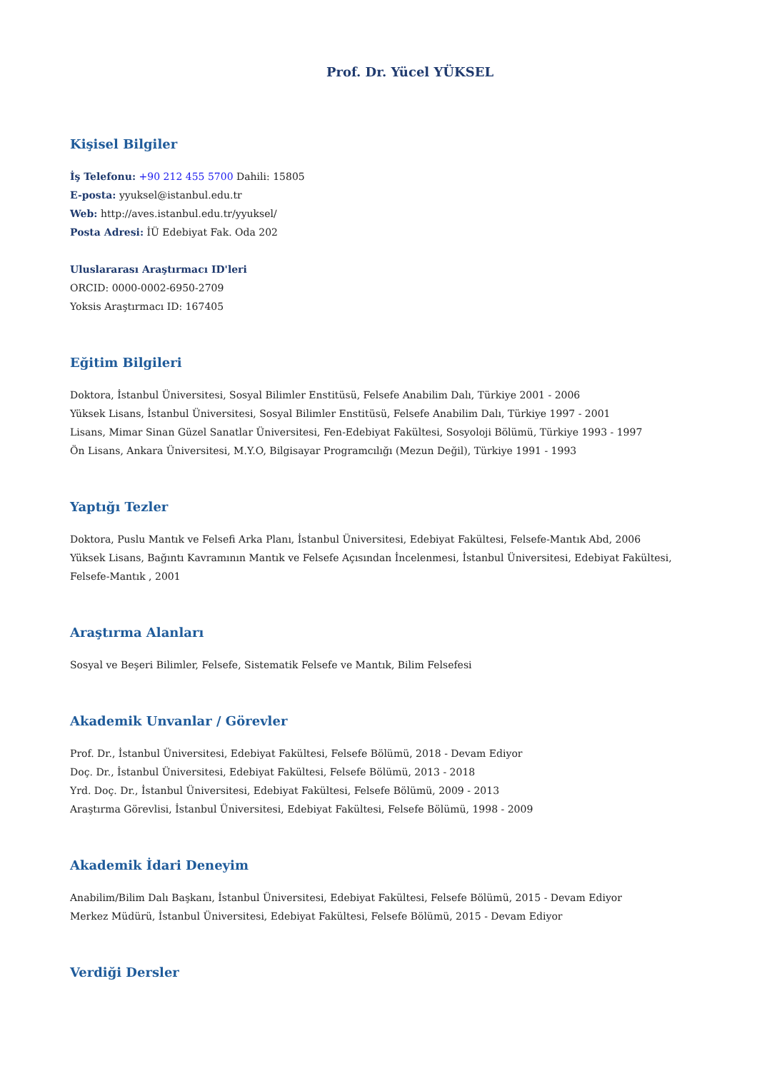Prof. Dr. Yücel YÜKSEL
Kişisel Bilgiler
İş Telefonu: +90 212 455 5700 Dahili: 15805
E-posta: yyuksel@istanbul.edu.tr
Web: http://aves.istanbul.edu.tr/yyuksel/
Posta Adresi: İÜ Edebiyat Fak. Oda 202
Uluslararası Araştırmacı ID'leri
ORCID: 0000-0002-6950-2709
Yoksis Araştırmacı ID: 167405
Eğitim Bilgileri
Doktora, İstanbul Üniversitesi, Sosyal Bilimler Enstitüsü, Felsefe Anabilim Dalı, Türkiye 2001 - 2006
Yüksek Lisans, İstanbul Üniversitesi, Sosyal Bilimler Enstitüsü, Felsefe Anabilim Dalı, Türkiye 1997 - 2001
Lisans, Mimar Sinan Güzel Sanatlar Üniversitesi, Fen-Edebiyat Fakültesi, Sosyoloji Bölümü, Türkiye 1993 - 1997
Ön Lisans, Ankara Üniversitesi, M.Y.O, Bilgisayar Programcılığı (Mezun Değil), Türkiye 1991 - 1993
Yaptığı Tezler
Doktora, Puslu Mantık ve Felsefi Arka Planı, İstanbul Üniversitesi, Edebiyat Fakültesi, Felsefe-Mantık Abd, 2006
Yüksek Lisans, Bağıntı Kavramının Mantık ve Felsefe Açısından İncelenmesi, İstanbul Üniversitesi, Edebiyat Fakültesi, Felsefe-Mantık , 2001
Araştırma Alanları
Sosyal ve Beşeri Bilimler, Felsefe, Sistematik Felsefe ve Mantık, Bilim Felsefesi
Akademik Unvanlar / Görevler
Prof. Dr., İstanbul Üniversitesi, Edebiyat Fakültesi, Felsefe Bölümü, 2018 - Devam Ediyor
Doç. Dr., İstanbul Üniversitesi, Edebiyat Fakültesi, Felsefe Bölümü, 2013 - 2018
Yrd. Doç. Dr., İstanbul Üniversitesi, Edebiyat Fakültesi, Felsefe Bölümü, 2009 - 2013
Araştırma Görevlisi, İstanbul Üniversitesi, Edebiyat Fakültesi, Felsefe Bölümü, 1998 - 2009
Akademik İdari Deneyim
Anabilim/Bilim Dalı Başkanı, İstanbul Üniversitesi, Edebiyat Fakültesi, Felsefe Bölümü, 2015 - Devam Ediyor
Merkez Müdürü, İstanbul Üniversitesi, Edebiyat Fakültesi, Felsefe Bölümü, 2015 - Devam Ediyor
Verdiği Dersler